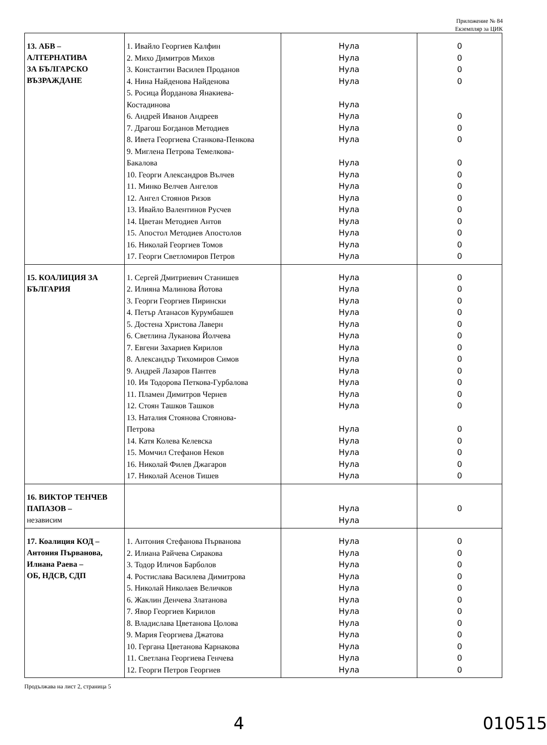Приложение № 84
Екземпляр за ЦИК
| 13. АБВ – АЛТЕРНАТИВА ЗА БЪЛГАРСКО ВЪЗРАЖДАНЕ | 1. Ивайло Георгиев Калфин 2. Михо Димитров Михов 3. Константин Василев Проданов 4. Нина Найденова Найденова 5. Росица Йорданова Янакиева- Костадинова 6. Андрей Иванов Андреев 7. Драгош Богданов Методиев 8. Ивета Георгиева Станкова-Пенкова 9. Миглена Петрова Темелкова- Бакалова 10. Георги Александров Вълчев 11. Минко Велчев Ангелов 12. Ангел Стоянов Ризов 13. Ивайло Валентинов Русчев 14. Цветан Методиев Антов 15. Апостол Методиев Апостолов 16. Николай Георгиев Томов 17. Георги Светломиров Петров | Нула Нула Нула Нула Нула Нула Нула Нула Нула Нула Нула Нула Нула Нула Нула Нула Нула | 0 0 0 0 0 0 0 0 0 0 0 0 0 0 0 0 |
| 15. КОАЛИЦИЯ ЗА БЪЛГАРИЯ | 1. Сергей Дмитриевич Станишев 2. Илияна Малинова Йотова 3. Георги Георгиев Пирински 4. Петър Атанасов Курумбашев 5. Достена Христова Лаверн 6. Светлина Луканова Йолчева 7. Евгени Захариев Кирилов 8. Александър Тихомиров Симов 9. Андрей Лазаров Пантев 10. Ия Тодорова Петкова-Гурбалова 11. Пламен Димитров Чернев 12. Стоян Ташков Ташков 13. Наталия Стоянова Стоянова- Петрова 14. Катя Колева Келевска 15. Момчил Стефанов Неков 16. Николай Филев Джагаров 17. Николай Асенов Тишев | Нула Нула Нула Нула Нула Нула Нула Нула Нула Нула Нула Нула Нула Нула Нула Нула Нула | 0 0 0 0 0 0 0 0 0 0 0 0 0 0 0 0 0 |
| 16. ВИКТОР ТЕНЧЕВ ПАПАЗОВ – независим | | Нула Нула | 0 |
| 17. Коалиция КОД – Антония Първанова, Илиана Раева – ОБ, НДСВ, СДП | 1. Антония Стефанова Първанова 2. Илиана Райчева Сиракова 3. Тодор Иличов Барболов 4. Ростислава Василева Димитрова 5. Николай Николаев Величков 6. Жаклин Денчева Златанова 7. Явор Георгиев Кирилов 8. Владислава Цветанова Цолова 9. Мария Георгиева Джатова 10. Гергана Цветанова Карнакова 11. Светлана Георгиева Генчева 12. Георги Петров Георгиев | Нула Нула Нула Нула Нула Нула Нула Нула Нула Нула Нула Нула | 0 0 0 0 0 0 0 0 0 0 0 0 |
Продължава на лист 2, страница 5
4 010515